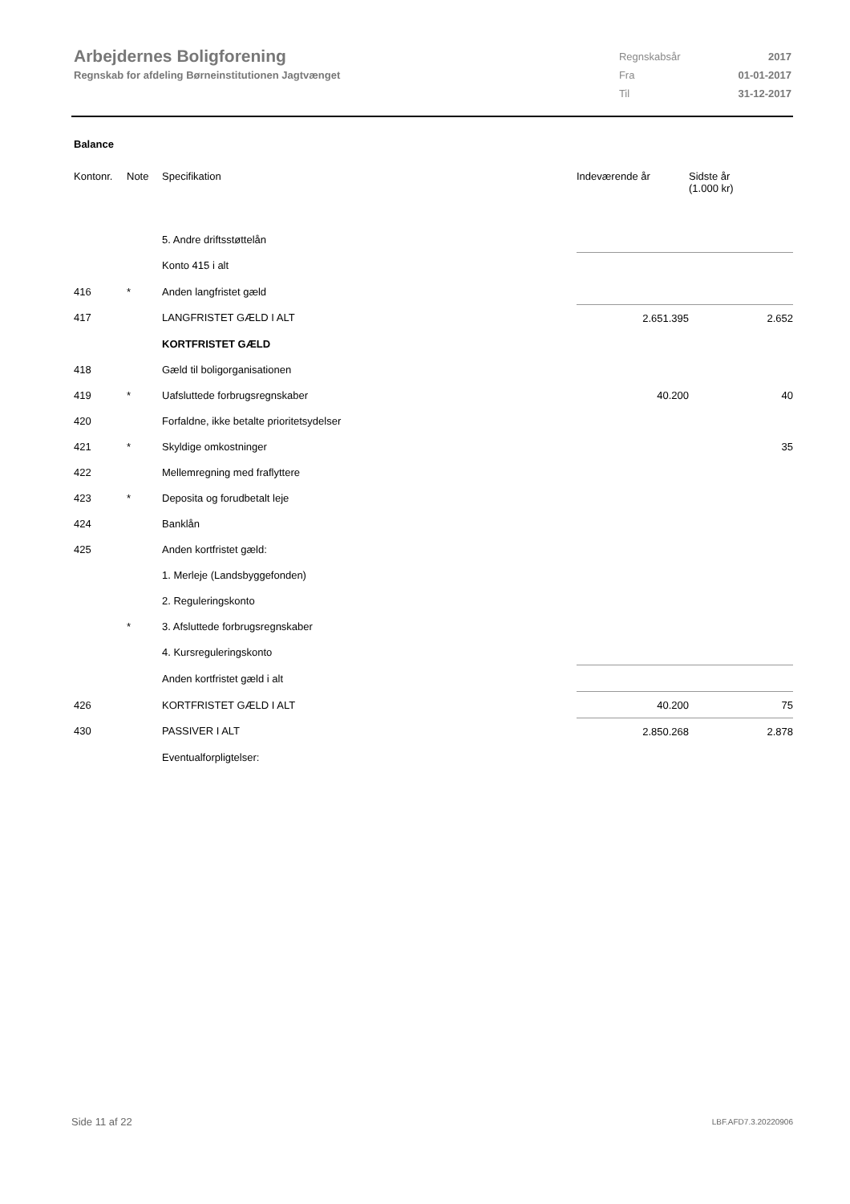Arbejdernes Boligforening
Regnskab for afdeling Børneinstitutionen Jagtvænget
| Regnskabsår | 2017 |
| Fra | 01-01-2017 |
| Til | 31-12-2017 |
Balance
| Kontonr. | Note | Specifikation | Indeværende år | Sidste år (1.000 kr) |
| --- | --- | --- | --- | --- |
| | | 5. Andre driftsstøttelån | | |
| | | Konto 415 i alt | | |
| 416 | * | Anden langfristet gæld | | |
| 417 | | LANGFRISTET GÆLD I ALT | 2.651.395 | 2.652 |
| | | KORTFRISTET GÆLD | | |
| 418 | | Gæld til boligorganisationen | | |
| 419 | * | Uafsluttede forbrugsregnskaber | 40.200 | 40 |
| 420 | | Forfaldne, ikke betalte prioritetsydelser | | |
| 421 | * | Skyldige omkostninger | | 35 |
| 422 | | Mellemregning med fraflyttere | | |
| 423 | * | Deposita og forudbetalt leje | | |
| 424 | | Banklån | | |
| 425 | | Anden kortfristet gæld: | | |
| | | 1. Merleje (Landsbyggefonden) | | |
| | | 2. Reguleringskonto | | |
| | * | 3. Afsluttede forbrugsregnskaber | | |
| | | 4. Kursreguleringskonto | | |
| | | Anden kortfristet gæld i alt | | |
| 426 | | KORTFRISTET GÆLD I ALT | 40.200 | 75 |
| 430 | | PASSIVER I ALT | 2.850.268 | 2.878 |
| | | Eventualforpligtelser: | | |
Side 11 af 22 LBF.AFD7.3.20220906